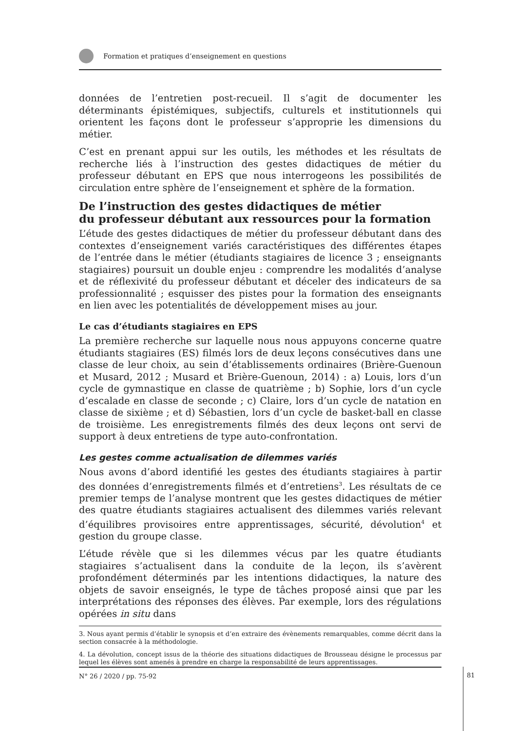Formation et pratiques d’enseignement en questions
données de l’entretien post-recueil. Il s’agit de documenter les déterminants épistémiques, subjectifs, culturels et institutionnels qui orientent les façons dont le professeur s’approprie les dimensions du métier.
C’est en prenant appui sur les outils, les méthodes et les résultats de recherche liés à l’instruction des gestes didactiques de métier du professeur débutant en EPS que nous interrogeons les possibilités de circulation entre sphère de l’enseignement et sphère de la formation.
De l’instruction des gestes didactiques de métier
du professeur débutant aux ressources pour la formation
L’étude des gestes didactiques de métier du professeur débutant dans des contextes d’enseignement variés caractéristiques des différentes étapes de l’entrée dans le métier (étudiants stagiaires de licence 3 ; enseignants stagiaires) poursuit un double enjeu : comprendre les modalités d’analyse et de réflexivité du professeur débutant et déceler des indicateurs de sa professionnalité ; esquisser des pistes pour la formation des enseignants en lien avec les potentialités de développement mises au jour.
Le cas d’étudiants stagiaires en EPS
La première recherche sur laquelle nous nous appuyons concerne quatre étudiants stagiaires (ES) filmés lors de deux leçons consécutives dans une classe de leur choix, au sein d’établissements ordinaires (Brière-Guenoun et Musard, 2012 ; Musard et Brière-Guenoun, 2014) : a) Louis, lors d’un cycle de gymnastique en classe de quatrième ; b) Sophie, lors d’un cycle d’escalade en classe de seconde ; c) Claire, lors d’un cycle de natation en classe de sixième ; et d) Sébastien, lors d’un cycle de basket-ball en classe de troisième. Les enregistrements filmés des deux leçons ont servi de support à deux entretiens de type auto-confrontation.
Les gestes comme actualisation de dilemmes variés
Nous avons d’abord identifié les gestes des étudiants stagiaires à partir des données d’enregistrements filmés et d’entretiens<sup>3</sup>. Les résultats de ce premier temps de l’analyse montrent que les gestes didactiques de métier des quatre étudiants stagiaires actualisent des dilemmes variés relevant d’équilibres provisoires entre apprentissages, sécurité, dévolution<sup>4</sup> et gestion du groupe classe.
L’étude révèle que si les dilemmes vécus par les quatre étudiants stagiaires s’actualisent dans la conduite de la leçon, ils s’avèrent profondément déterminés par les intentions didactiques, la nature des objets de savoir enseignés, le type de tâches proposé ainsi que par les interprétations des réponses des élèves. Par exemple, lors des régulations opérées in situ dans
3. Nous ayant permis d’établir le synopsis et d’en extraire des évènements remarquables, comme décrit dans la section consacrée à la méthodologie.
4. La dévolution, concept issus de la théorie des situations didactiques de Brousseau désigne le processus par lequel les élèves sont amenés à prendre en charge la responsabilité de leurs apprentissages.
N° 26 / 2020 / pp. 75-92
81